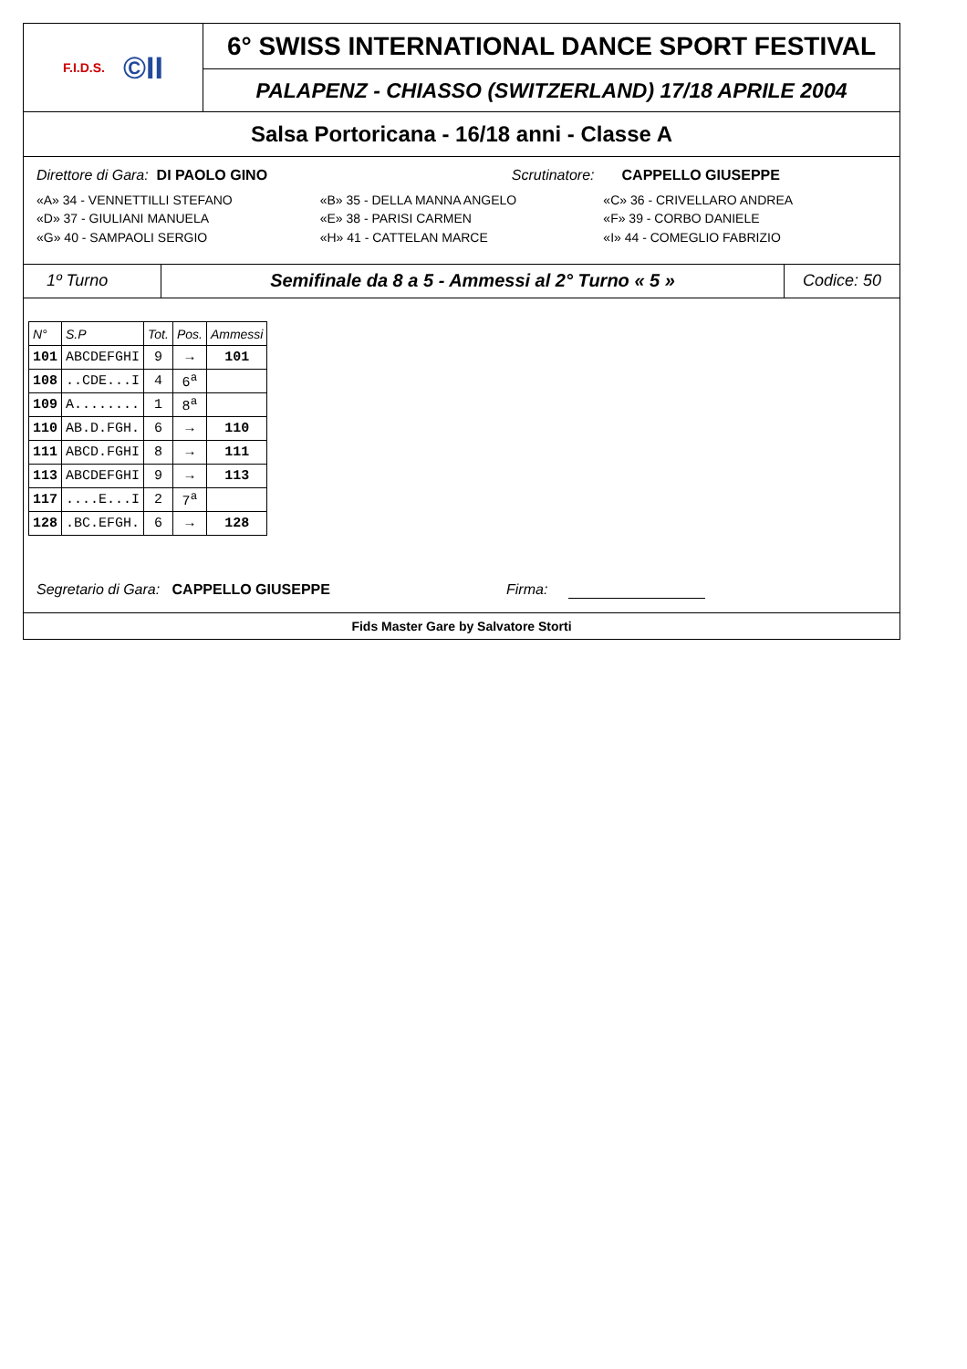F.I.D.S. ©II
6° SWISS INTERNATIONAL DANCE SPORT FESTIVAL
PALAPENZ - CHIASSO (SWITZERLAND) 17/18 APRILE 2004
Salsa Portoricana - 16/18 anni - Classe A
Direttore di Gara: DI PAOLO GINO
Scrutinatore: CAPPELLO GIUSEPPE
«A» 34 - VENNETTILLI STEFANO «B» 35 - DELLA MANNA ANGELO «C» 36 - CRIVELLARO ANDREA
«D» 37 - GIULIANI MANUELA «E» 38 - PARISI CARMEN «F» 39 - CORBO DANIELE
«G» 40 - SAMPAOLI SERGIO «H» 41 - CATTELAN MARCE «I» 44 - COMEGLIO FABRIZIO
1º Turno Semifinale da 8 a 5 - Ammessi al 2° Turno « 5 »
Codice: 50
| N° | S.P | Tot. | Pos. | Ammessi |
| --- | --- | --- | --- | --- |
| 101 | ABCDEFGHI | 9 | → | 101 |
| 108 | ..CDE...I | 4 | 6<sup>a</sup> | |
| 109 | A........ | 1 | 8<sup>a</sup> | |
| 110 | AB.D.FGH. | 6 | → | 110 |
| 111 | ABCD.FGHI | 8 | → | 111 |
| 113 | ABCDEFGHI | 9 | → | 113 |
| 117 | ....E...I | 2 | 7<sup>a</sup> | |
| 128 | .BC.EFGH. | 6 | → | 128 |
Segretario di Gara: CAPPELLO GIUSEPPE Firma:
Fids Master Gare by Salvatore Storti